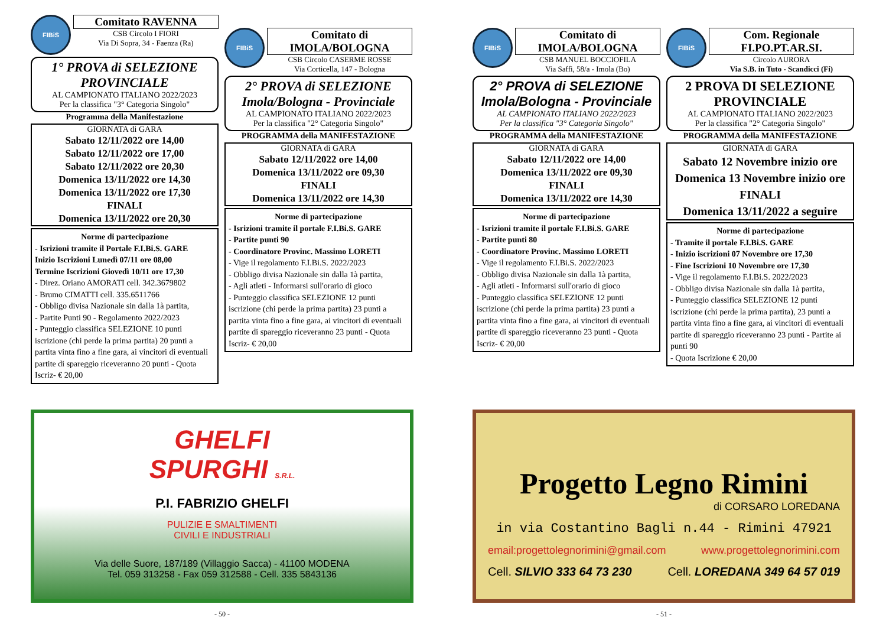FIBiS
Comitato RAVENNA
CSB Circolo I FIORI
Via Di Sopra, 34 - Faenza (Ra)
1° PROVA di SELEZIONE PROVINCIALE
AL CAMPIONATO ITALIANO 2022/2023
Per la classifica "3° Categoria Singolo"
Programma della Manifestazione
GIORNATA di GARA
Sabato 12/11/2022 ore 14,00
Sabato 12/11/2022 ore 17,00
Sabato 12/11/2022 ore 20,30
Domenica 13/11/2022 ore 14,30
Domenica 13/11/2022 ore 17,30
FINALI
Domenica 13/11/2022 ore 20,30
Norme di partecipazione
- Isrizioni tramite il Portale F.I.Bi.S. GARE
Inizio Iscrizioni Lunedì 07/11 ore 08,00
Termine Iscrizioni Giovedì 10/11 ore 17,30
- Direz. Oriano AMORATI cell. 342.3679802
- Brumo CIMATTI cell. 335.6511766
- Obbligo divisa Nazionale sin dalla 1à partita,
- Partite Punti 90 - Regolamento 2022/2023
- Punteggio classifica SELEZIONE 10 punti iscrizione (chi perde la prima partita) 20 punti a partita vinta fino a fine gara, ai vincitori di eventuali partite di spareggio riceveranno 20 punti - Quota Iscriz- € 20,00
FIBiS
Comitato di IMOLA/BOLOGNA
CSB Circolo CASERME ROSSE
Via Corticella, 147 - Bologna
2° PROVA di SELEZIONE Imola/Bologna - Provinciale
AL CAMPIONATO ITALIANO 2022/2023
Per la classifica "2° Categoria Singolo"
PROGRAMMA della MANIFESTAZIONE
GIORNATA di GARA
Sabato 12/11/2022 ore 14,00
Domenica 13/11/2022 ore 09,30
FINALI
Domenica 13/11/2022 ore 14,30
Norme di partecipazione
- Isrizioni tramite il portale F.I.Bi.S. GARE
- Partite punti 90
- Coordinatore Provinc. Massimo LORETI
- Vige il regolamento F.I.Bi.S. 2022/2023
- Obbligo divisa Nazionale sin dalla 1à partita,
- Agli atleti - Informarsi sull'orario di gioco
- Punteggio classifica SELEZIONE 12 punti iscrizione (chi perde la prima partita) 23 punti a partita vinta fino a fine gara, ai vincitori di eventuali partite di spareggio riceveranno 23 punti - Quota Iscriz- € 20,00
GHELFI
SPURGHI S.R.L.
P.I. FABRIZIO GHELFI
PULIZIE E SMALTIMENTI
CIVILI E INDUSTRIALI
Via delle Suore, 187/189 (Villaggio Sacca) - 41100 MODENA
Tel. 059 313258 - Fax 059 312588 - Cell. 335 5843136
- 50 -
FIBiS
Comitato di IMOLA/BOLOGNA
CSB MANUEL BOCCIOFILA
Via Saffi, 58/a - Imola (Bo)
2° PROVA di SELEZIONE Imola/Bologna - Provinciale
AL CAMPIONATO ITALIANO 2022/2023
Per la classifica "3° Categoria Singolo"
PROGRAMMA della MANIFESTAZIONE
GIORNATA di GARA
Sabato 12/11/2022 ore 14,00
Domenica 13/11/2022 ore 09,30
FINALI
Domenica 13/11/2022 ore 14,30
Norme di partecipazione
- Isrizioni tramite il portale F.I.Bi.S. GARE
- Partite punti 80
- Coordinatore Provinc. Massimo LORETI
- Vige il regolamento F.I.Bi.S. 2022/2023
- Obbligo divisa Nazionale sin dalla 1à partita,
- Agli atleti - Informarsi sull'orario di gioco
- Punteggio classifica SELEZIONE 12 punti iscrizione (chi perde la prima partita) 23 punti a partita vinta fino a fine gara, ai vincitori di eventuali partite di spareggio riceveranno 23 punti - Quota Iscriz- € 20,00
FIBiS
Com. Regionale FI.PO.PT.AR.SI.
Circolo AURORA
Via S.B. in Tuto - Scandicci (Fi)
2 PROVA DI SELEZIONE PROVINCIALE
AL CAMPIONATO ITALIANO 2022/2023
Per la classifica "2° Categoria Singolo"
PROGRAMMA della MANIFESTAZIONE
GIORNATA di GARA
Sabato 12 Novembre inizio ore
Domenica 13 Novembre inizio ore
FINALI
Domenica 13/11/2022 a seguire
Norme di partecipazione
- Tramite il portale F.I.Bi.S. GARE
- Inizio iscrizioni 07 Novembre ore 17,30
- Fine Iscrizioni 10 Novembre ore 17,30
- Vige il regolamento F.I.Bi.S. 2022/2023
- Obbligo divisa Nazionale sin dalla 1à partita,
- Punteggio classifica SELEZIONE 12 punti iscrizione (chi perde la prima partita), 23 punti a partita vinta fino a fine gara, ai vincitori di eventuali partite di spareggio riceveranno 23 punti - Partite ai punti 90
- Quota Iscrizione € 20,00
Progetto Legno Rimini
di CORSARO LOREDANA
in via Costantino Bagli n.44 - Rimini 47921
email:progettolegnorimini@gmail.com www.progettolegnorimini.com
Cell. SILVIO 333 64 73 230 Cell. LOREDANA 349 64 57 019
- 51 -